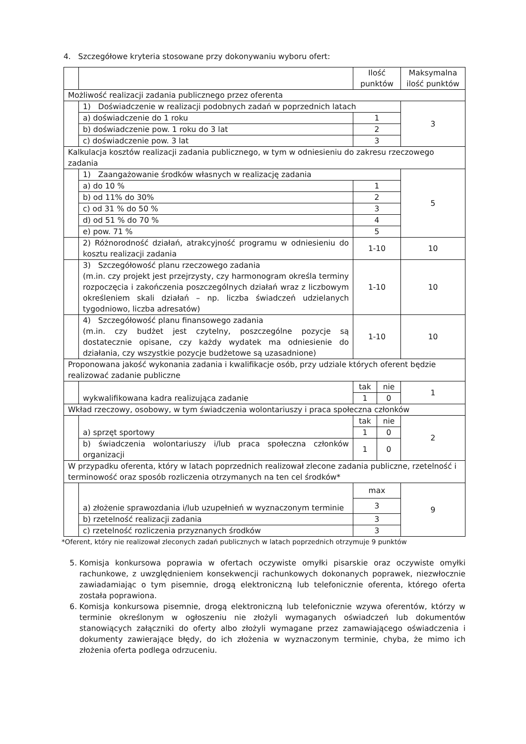4. Szczegółowe kryteria stosowane przy dokonywaniu wyboru ofert:
| | | Ilość punktów | | Maksymalna ilość punktów |
| Możliwość realizacji zadania publicznego przez oferenta | | | | |
| | 1) Doświadczenie w realizacji podobnych zadań w poprzednich latach | | | 3 |
| | a) doświadczenie do 1 roku | 1 | | |
| | b) doświadczenie pow. 1 roku do 3 lat | 2 | | |
| | c) doświadczenie pow. 3 lat | 3 | | |
| Kalkulacja kosztów realizacji zadania publicznego, w tym w odniesieniu do zakresu rzeczowego zadania | | | | |
| | 1) Zaangażowanie środków własnych w realizację zadania | | | 5 |
| | a) do 10 % | 1 | | |
| | b) od 11% do 30% | 2 | | |
| | c) od 31 % do 50 % | 3 | | |
| | d) od 51 % do 70 % | 4 | | |
| | e) pow. 71 % | 5 | | |
| | 2) Różnorodność działań, atrakcyjność programu w odniesieniu do kosztu realizacji zadania | 1-10 | | 10 |
| | 3) Szczegółowość planu rzeczowego zadania (m.in. czy projekt jest przejrzysty, czy harmonogram określa terminy rozpoczęcia i zakończenia poszczególnych działań wraz z liczbowym określeniem skali działań – np. liczba świadczeń udzielanych tygodniowo, liczba adresatów) | 1-10 | | 10 |
| | 4) Szczegółowość planu finansowego zadania (m.in. czy budżet jest czytelny, poszczególne pozycje są dostatecznie opisane, czy każdy wydatek ma odniesienie do działania, czy wszystkie pozycje budżetowe są uzasadnione) | 1-10 | | 10 |
| Proponowana jakość wykonania zadania i kwalifikacje osób, przy udziale których oferent będzie realizować zadanie publiczne | | | | |
| | wykwalifikowana kadra realizująca zadanie | tak | nie | 1 |
| | | 1 | 0 | |
| Wkład rzeczowy, osobowy, w tym świadczenia wolontariuszy i praca społeczna członków | | | | |
| | a) sprzęt sportowy | tak | nie | 2 |
| | | 1 | 0 | |
| | b) świadczenia wolontariuszy i/lub praca społeczna członków organizacji | 1 | 0 | |
| W przypadku oferenta, który w latach poprzednich realizował zlecone zadania publiczne, rzetelność i terminowość oraz sposób rozliczenia otrzymanych na ten cel środków* | | | | |
| | a) złożenie sprawozdania i/lub uzupełnień w wyznaczonym terminie | max | | 9 |
| | | 3 | | |
| | b) rzetelność realizacji zadania | 3 | | |
| | c) rzetelność rozliczenia przyznanych środków | 3 | | |
*Oferent, który nie realizował zleconych zadań publicznych w latach poprzednich otrzymuje 9 punktów
5. Komisja konkursowa poprawia w ofertach oczywiste omyłki pisarskie oraz oczywiste omyłki rachunkowe, z uwzględnieniem konsekwencji rachunkowych dokonanych poprawek, niezwłocznie zawiadamiając o tym pisemnie, drogą elektroniczną lub telefonicznie oferenta, którego oferta została poprawiona.
6. Komisja konkursowa pisemnie, drogą elektroniczną lub telefonicznie wzywa oferentów, którzy w terminie określonym w ogłoszeniu nie złożyli wymaganych oświadczeń lub dokumentów stanowiących załączniki do oferty albo złożyli wymagane przez zamawiającego oświadczenia i dokumenty zawierające błędy, do ich złożenia w wyznaczonym terminie, chyba, że mimo ich złożenia oferta podlega odrzuceniu.